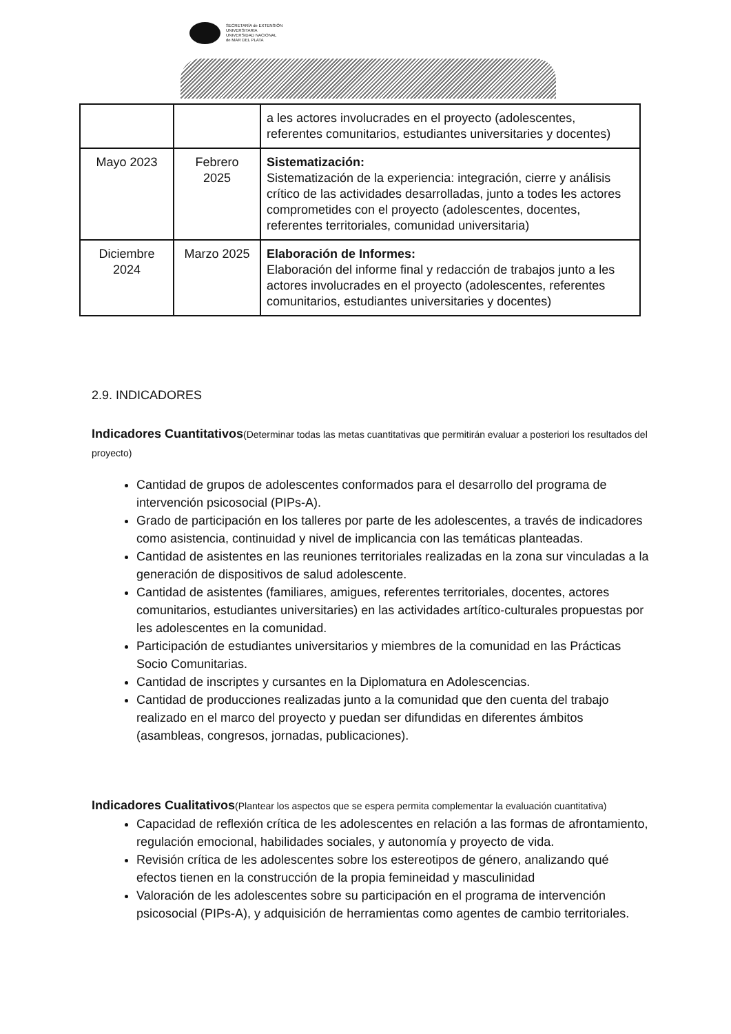SECRETARÍA de EXTENSIÓN
UNIVERSITARIA
UNIVERSIDAD NACIONAL
de MAR DEL PLATA
| | | a les actores involucrades en el proyecto (adolescentes, referentes comunitarios, estudiantes universitaries y docentes) |
| Mayo 2023 | Febrero 2025 | Sistematización: Sistematización de la experiencia: integración, cierre y análisis crítico de las actividades desarrolladas, junto a todes les actores comprometides con el proyecto (adolescentes, docentes, referentes territoriales, comunidad universitaria) |
| Diciembre 2024 | Marzo 2025 | Elaboración de Informes: Elaboración del informe final y redacción de trabajos junto a les actores involucrades en el proyecto (adolescentes, referentes comunitarios, estudiantes universitaries y docentes) |
2.9. INDICADORES
Indicadores Cuantitativos(Determinar todas las metas cuantitativas que permitirán evaluar a posteriori los resultados del proyecto)
Cantidad de grupos de adolescentes conformados para el desarrollo del programa de intervención psicosocial (PIPs-A).
Grado de participación en los talleres por parte de les adolescentes, a través de indicadores como asistencia, continuidad y nivel de implicancia con las temáticas planteadas.
Cantidad de asistentes en las reuniones territoriales realizadas en la zona sur vinculadas a la generación de dispositivos de salud adolescente.
Cantidad de asistentes (familiares, amigues, referentes territoriales, docentes, actores comunitarios, estudiantes universitaries) en las actividades artítico-culturales propuestas por les adolescentes en la comunidad.
Participación de estudiantes universitarios y miembres de la comunidad en las Prácticas Socio Comunitarias.
Cantidad de inscriptes y cursantes en la Diplomatura en Adolescencias.
Cantidad de producciones realizadas junto a la comunidad que den cuenta del trabajo realizado en el marco del proyecto y puedan ser difundidas en diferentes ámbitos (asambleas, congresos, jornadas, publicaciones).
Indicadores Cualitativos(Plantear los aspectos que se espera permita complementar la evaluación cuantitativa)
Capacidad de reflexión crítica de les adolescentes en relación a las formas de afrontamiento, regulación emocional, habilidades sociales, y autonomía y proyecto de vida.
Revisión crítica de les adolescentes sobre los estereotipos de género, analizando qué efectos tienen en la construcción de la propia femineidad y masculinidad
Valoración de les adolescentes sobre su participación en el programa de intervención psicosocial (PIPs-A), y adquisición de herramientas como agentes de cambio territoriales.